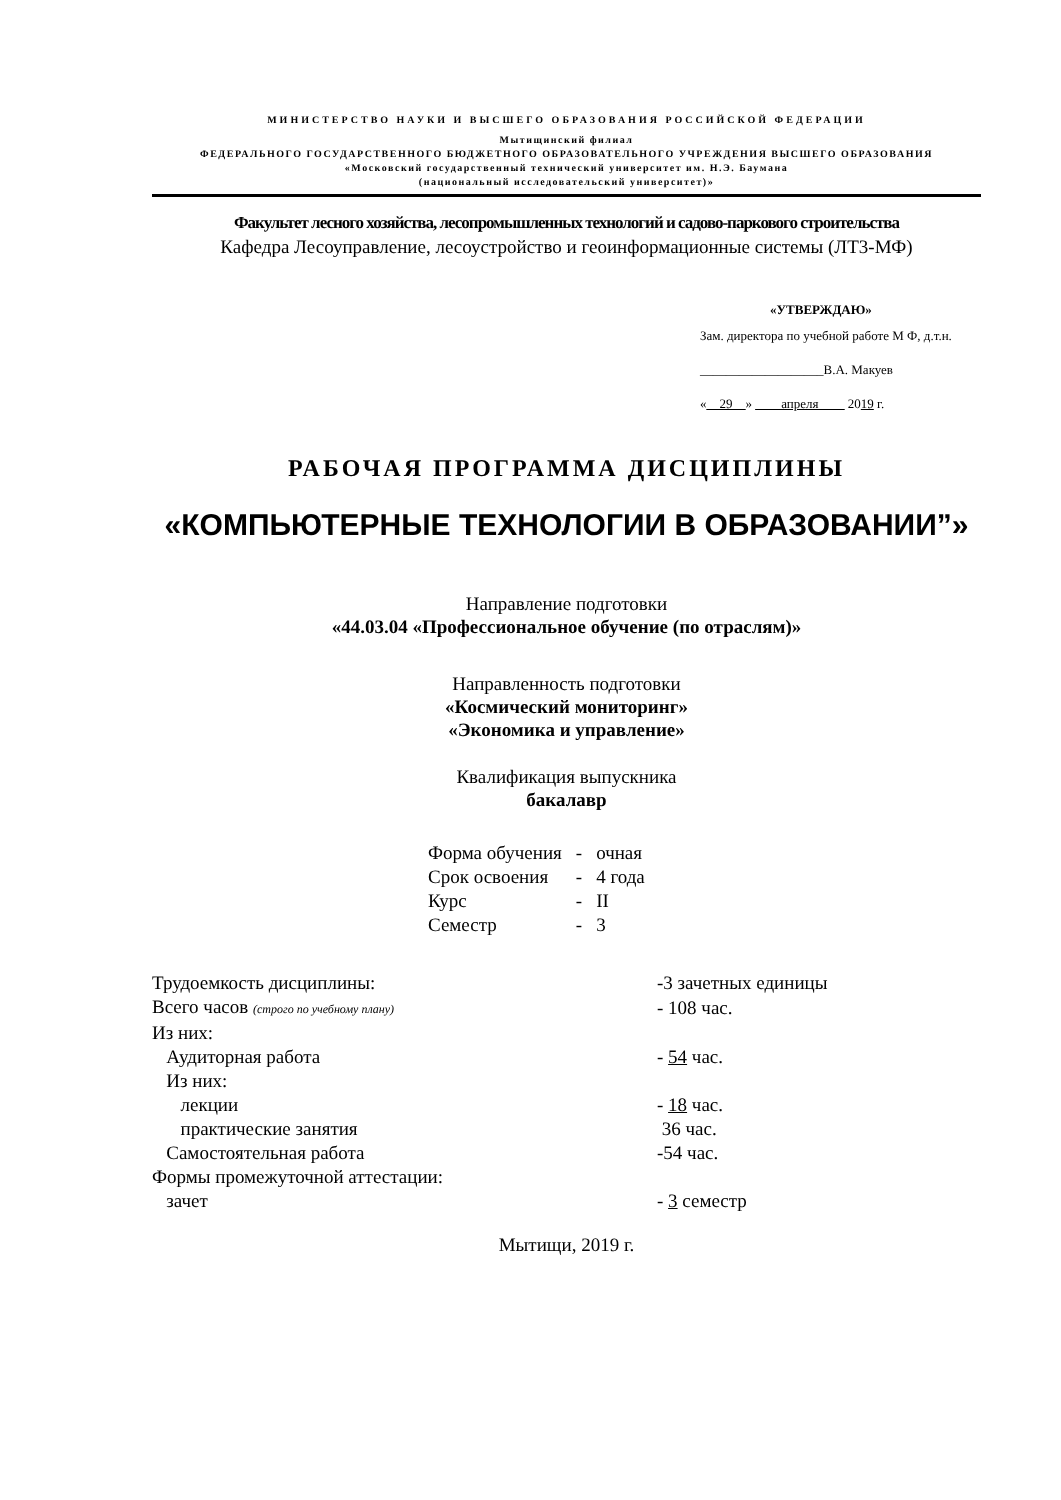МИНИСТЕРСТВО НАУКИ И ВЫСШЕГО ОБРАЗОВАНИЯ РОССИЙСКОЙ ФЕДЕРАЦИИ
Мытищинский филиал
ФЕДЕРАЛЬНОГО ГОСУДАРСТВЕННОГО БЮДЖЕТНОГО ОБРАЗОВАТЕЛЬНОГО УЧРЕЖДЕНИЯ ВЫСШЕГО ОБРАЗОВАНИЯ
«Московский государственный технический университет им. Н.Э. Баумана
(национальный исследовательский университет)»
Факультет лесного хозяйства, лесопромышленных технологий и садово-паркового строительства
Кафедра Лесоуправление, лесоустройство и геоинформационные системы (ЛТ3-МФ)
«УТВЕРЖДАЮ»
Зам. директора по учебной работе М Ф, д.т.н.
___________________В.А. Макуев
«__29__» ____апреля____ 2019 г.
РАБОЧАЯ ПРОГРАММА ДИСЦИПЛИНЫ
«КОМПЬЮТЕРНЫЕ ТЕХНОЛОГИИ В ОБРАЗОВАНИИ”»
Направление подготовки
«44.03.04 «Профессиональное обучение (по отраслям)»
Направленность подготовки
«Космический мониторинг»
«Экономика и управление»
Квалификация выпускника
бакалавр
| Форма обучения | - | очная |
| Срок освоения | - | 4 года |
| Курс | - | II |
| Семестр | - | 3 |
| Трудоемкость дисциплины: | -3 зачетных единицы |
| Всего часов (строго по учебному плану) | - 108 час. |
| Из них: | |
| Аудиторная работа | - 54 час. |
| Из них: | |
| лекции | - 18 час. |
| практические занятия | 36 час. |
| Самостоятельная работа | -54 час. |
| Формы промежуточной аттестации: | |
| зачет | - 3 семестр |
Мытищи, 2019 г.